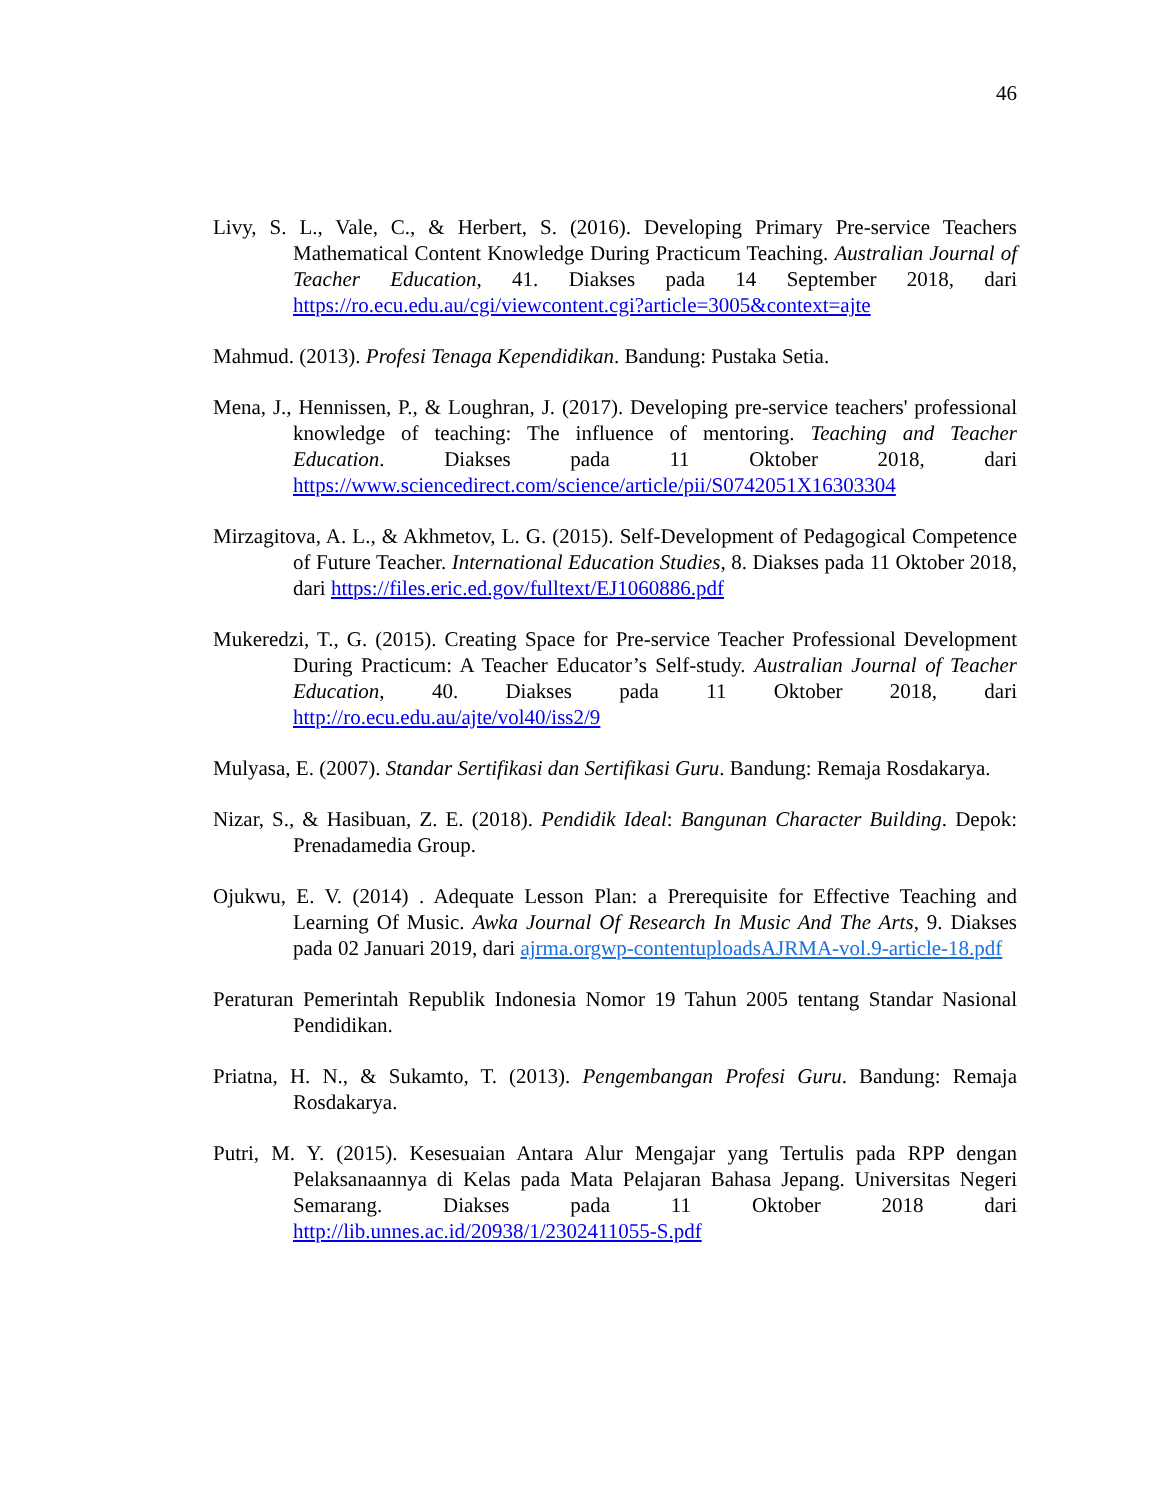46
Livy, S. L., Vale, C., & Herbert, S. (2016). Developing Primary Pre-service Teachers Mathematical Content Knowledge During Practicum Teaching. Australian Journal of Teacher Education, 41. Diakses pada 14 September 2018, dari https://ro.ecu.edu.au/cgi/viewcontent.cgi?article=3005&context=ajte
Mahmud. (2013). Profesi Tenaga Kependidikan. Bandung: Pustaka Setia.
Mena, J., Hennissen, P., & Loughran, J. (2017). Developing pre-service teachers' professional knowledge of teaching: The influence of mentoring. Teaching and Teacher Education. Diakses pada 11 Oktober 2018, dari https://www.sciencedirect.com/science/article/pii/S0742051X16303304
Mirzagitova, A. L., & Akhmetov, L. G. (2015). Self-Development of Pedagogical Competence of Future Teacher. International Education Studies, 8. Diakses pada 11 Oktober 2018, dari https://files.eric.ed.gov/fulltext/EJ1060886.pdf
Mukeredzi, T., G. (2015). Creating Space for Pre-service Teacher Professional Development During Practicum: A Teacher Educator’s Self-study. Australian Journal of Teacher Education, 40. Diakses pada 11 Oktober 2018, dari http://ro.ecu.edu.au/ajte/vol40/iss2/9
Mulyasa, E. (2007). Standar Sertifikasi dan Sertifikasi Guru. Bandung: Remaja Rosdakarya.
Nizar, S., & Hasibuan, Z. E. (2018). Pendidik Ideal: Bangunan Character Building. Depok: Prenadamedia Group.
Ojukwu, E. V. (2014) . Adequate Lesson Plan: a Prerequisite for Effective Teaching and Learning Of Music. Awka Journal Of Research In Music And The Arts, 9. Diakses pada 02 Januari 2019, dari ajrma.orgwp-contentuploadsAJRMA-vol.9-article-18.pdf
Peraturan Pemerintah Republik Indonesia Nomor 19 Tahun 2005 tentang Standar Nasional Pendidikan.
Priatna, H. N., & Sukamto, T. (2013). Pengembangan Profesi Guru. Bandung: Remaja Rosdakarya.
Putri, M. Y. (2015). Kesesuaian Antara Alur Mengajar yang Tertulis pada RPP dengan Pelaksanaannya di Kelas pada Mata Pelajaran Bahasa Jepang. Universitas Negeri Semarang. Diakses pada 11 Oktober 2018 dari http://lib.unnes.ac.id/20938/1/2302411055-S.pdf